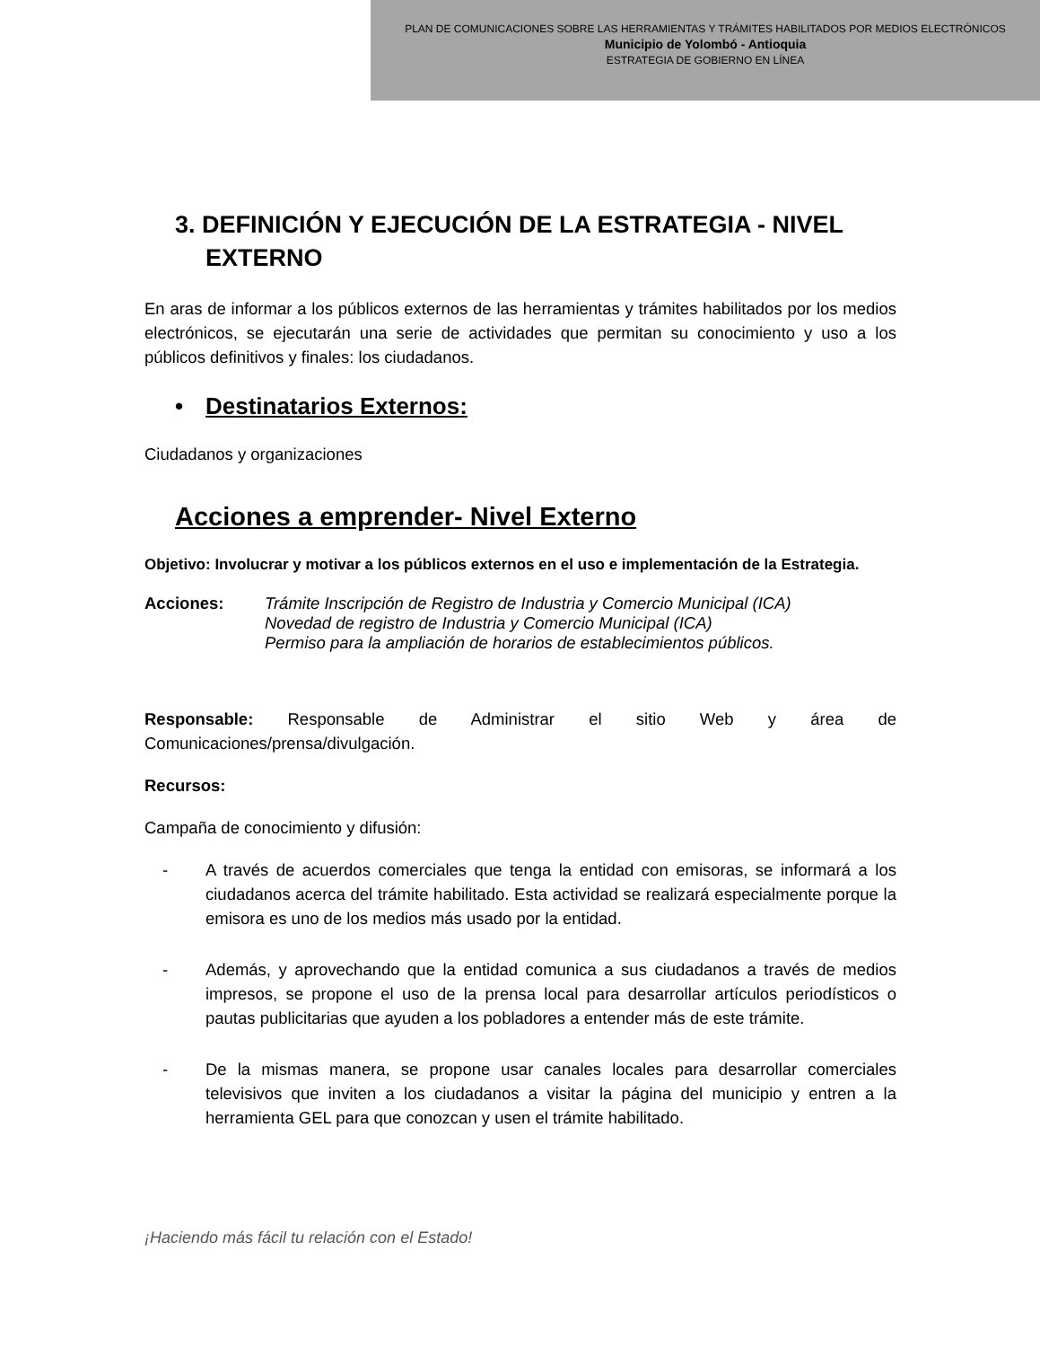PLAN DE COMUNICACIONES SOBRE LAS HERRAMIENTAS Y TRÁMITES HABILITADOS POR MEDIOS ELECTRÓNICOS
Municipio de Yolombó - Antioquia
ESTRATEGIA DE GOBIERNO EN LÍNEA
3. DEFINICIÓN Y EJECUCIÓN DE LA ESTRATEGIA - NIVEL EXTERNO
En aras de informar a los públicos externos de las herramientas y trámites habilitados por los medios electrónicos, se ejecutarán una serie de actividades que permitan su conocimiento y uso a los públicos definitivos y finales: los ciudadanos.
• Destinatarios Externos:
Ciudadanos y organizaciones
Acciones a emprender- Nivel Externo
Objetivo: Involucrar y motivar a los públicos externos en el uso e implementación de la Estrategia.
Acciones: Trámite Inscripción de Registro de Industria y Comercio Municipal (ICA)
Novedad de registro de Industria y Comercio Municipal (ICA)
Permiso para la ampliación de horarios de establecimientos públicos.
Responsable: Responsable de Administrar el sitio Web y área de Comunicaciones/prensa/divulgación.
Recursos:
Campaña de conocimiento y difusión:
- A través de acuerdos comerciales que tenga la entidad con emisoras, se informará a los ciudadanos acerca del trámite habilitado. Esta actividad se realizará especialmente porque la emisora es uno de los medios más usado por la entidad.
- Además, y aprovechando que la entidad comunica a sus ciudadanos a través de medios impresos, se propone el uso de la prensa local para desarrollar artículos periodísticos o pautas publicitarias que ayuden a los pobladores a entender más de este trámite.
- De la mismas manera, se propone usar canales locales para desarrollar comerciales televisivos que inviten a los ciudadanos a visitar la página del municipio y entren a la herramienta GEL para que conozcan y usen el trámite habilitado.
¡Haciendo más fácil tu relación con el Estado!